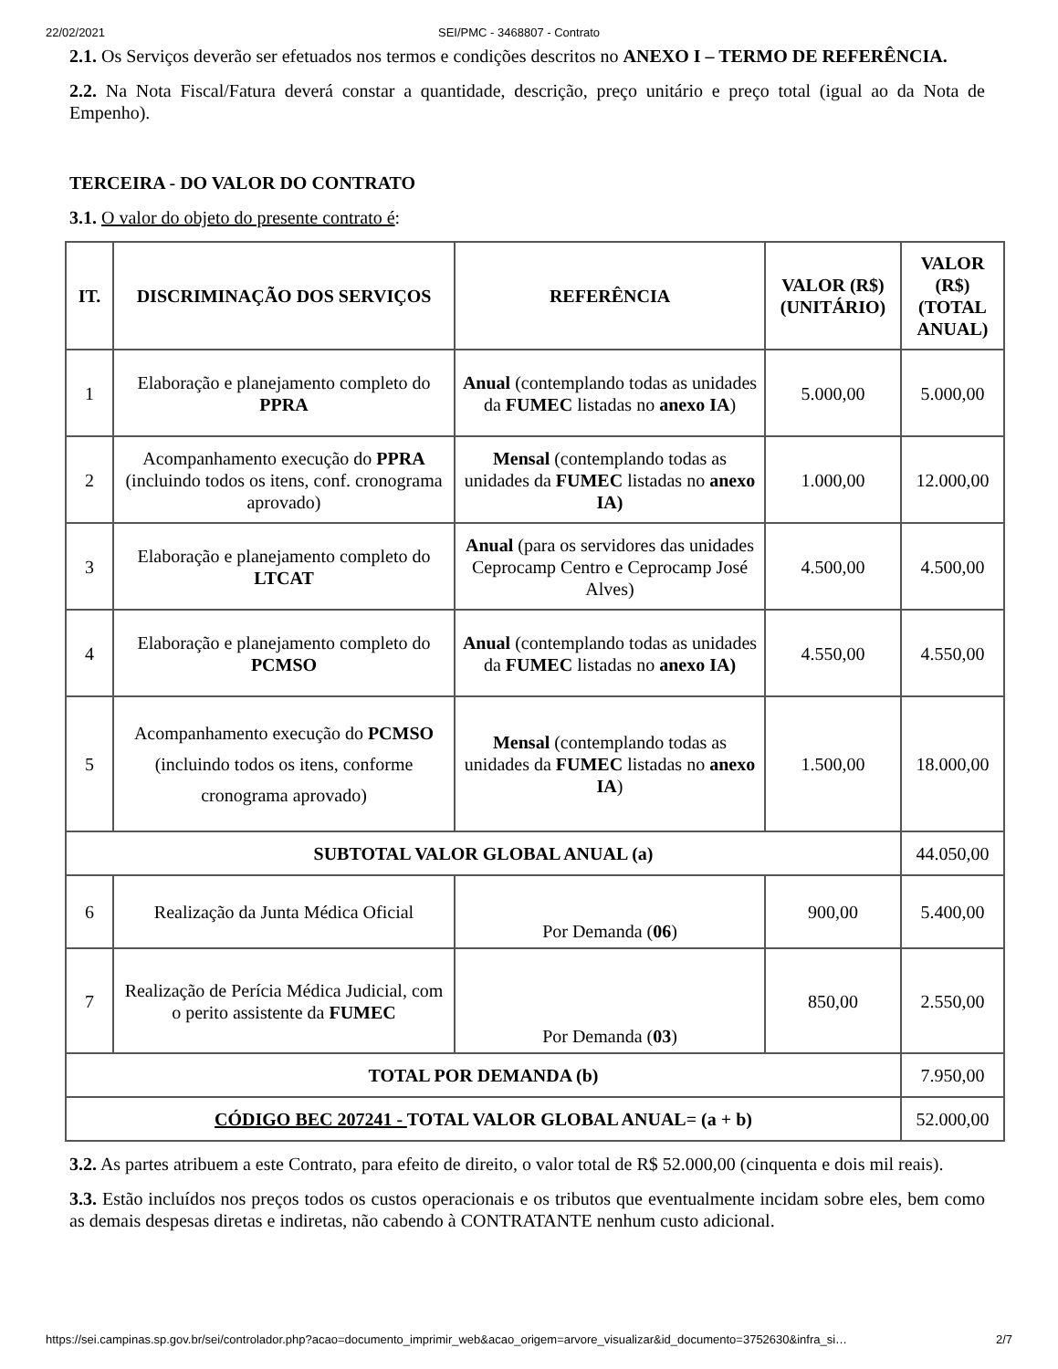22/02/2021 SEI/PMC - 3468807 - Contrato
2.1. Os Serviços deverão ser efetuados nos termos e condições descritos no ANEXO I – TERMO DE REFERÊNCIA.
2.2. Na Nota Fiscal/Fatura deverá constar a quantidade, descrição, preço unitário e preço total (igual ao da Nota de Empenho).
TERCEIRA - DO VALOR DO CONTRATO
3.1. O valor do objeto do presente contrato é:
| IT. | DISCRIMINAÇÃO DOS SERVIÇOS | REFERÊNCIA | VALOR (R$) (UNITÁRIO) | VALOR (R$) (TOTAL ANUAL) |
| --- | --- | --- | --- | --- |
| 1 | Elaboração e planejamento completo do PPRA | Anual (contemplando todas as unidades da FUMEC listadas no anexo IA ) | 5.000,00 | 5.000,00 |
| 2 | Acompanhamento execução do PPRA (incluindo todos os itens, conf. cronograma aprovado) | Mensal (contemplando todas as unidades da FUMEC listadas no anexo IA) | 1.000,00 | 12.000,00 |
| 3 | Elaboração e planejamento completo do LTCAT | Anual (para os servidores das unidades Ceprocamp Centro e Ceprocamp José Alves) | 4.500,00 | 4.500,00 |
| 4 | Elaboração e planejamento completo do PCMSO | Anual (contemplando todas as unidades da FUMEC listadas no anexo IA) | 4.550,00 | 4.550,00 |
| 5 | Acompanhamento execução do PCMSO (incluindo todos os itens, conforme cronograma aprovado) | Mensal (contemplando todas as unidades da FUMEC listadas no anexo IA ) | 1.500,00 | 18.000,00 |
| SUBTOTAL VALOR GLOBAL ANUAL (a) | | | | 44.050,00 |
| 6 | Realização da Junta Médica Oficial | Por Demanda ( 06 ) | 900,00 | 5.400,00 |
| 7 | Realização de Perícia Médica Judicial, com o perito assistente da FUMEC | Por Demanda ( 03 ) | 850,00 | 2.550,00 |
| TOTAL POR DEMANDA (b) | | | | 7.950,00 |
| CÓDIGO BEC 207241 - TOTAL VALOR GLOBAL ANUAL= (a + b) | | | | 52.000,00 |
3.2. As partes atribuem a este Contrato, para efeito de direito, o valor total de R$ 52.000,00 (cinquenta e dois mil reais).
3.3. Estão incluídos nos preços todos os custos operacionais e os tributos que eventualmente incidam sobre eles, bem como as demais despesas diretas e indiretas, não cabendo à CONTRATANTE nenhum custo adicional.
https://sei.campinas.sp.gov.br/sei/controlador.php?acao=documento_imprimir_web&acao_origem=arvore_visualizar&id_documento=3752630&infra_si… 2/7